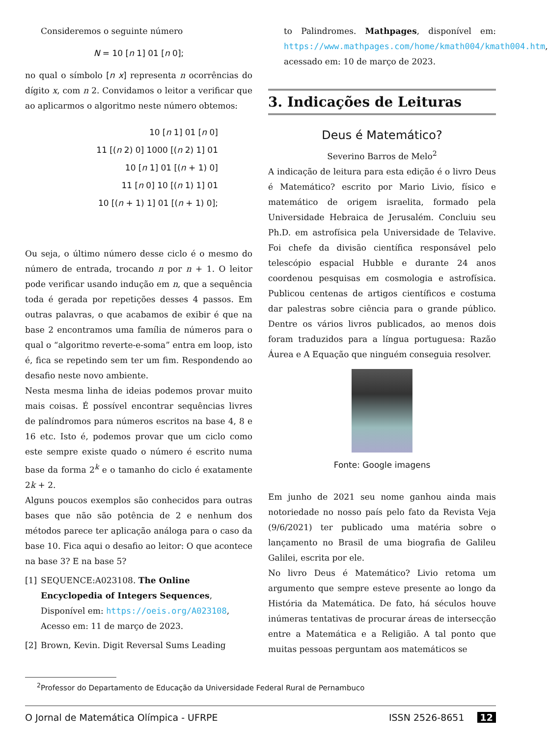Consideremos o seguinte número
N = 10 [n 1] 01 [n 0];
no qual o símbolo [n x] representa n ocorrências do dígito x, com n 2. Convidamos o leitor a verificar que ao aplicarmos o algoritmo neste número obtemos:
10 [n 1] 01 [n 0]
11 [(n 2) 0] 1000 [(n 2) 1] 01
10 [n 1] 01 [(n + 1) 0]
11 [n 0] 10 [(n 1) 1] 01
10 [(n + 1) 1] 01 [(n + 1) 0];
Ou seja, o último número desse ciclo é o mesmo do número de entrada, trocando n por n + 1. O leitor pode verificar usando indução em n, que a sequência toda é gerada por repetições desses 4 passos. Em outras palavras, o que acabamos de exibir é que na base 2 encontramos uma família de números para o qual o “algoritmo reverte-e-soma” entra em loop, isto é, fica se repetindo sem ter um fim. Respondendo ao desafio neste novo ambiente.
Nesta mesma linha de ideias podemos provar muito mais coisas. É possível encontrar sequências livres de palíndromos para números escritos na base 4, 8 e 16 etc. Isto é, podemos provar que um ciclo como este sempre existe quado o número é escrito numa base da forma 2<sup>k</sup> e o tamanho do ciclo é exatamente 2k + 2.
Alguns poucos exemplos são conhecidos para outras bases que não são potência de 2 e nenhum dos métodos parece ter aplicação análoga para o caso da base 10. Fica aqui o desafio ao leitor: O que acontece na base 3? E na base 5?
[1] SEQUENCE:A023108. The Online Encyclopedia of Integers Sequences, Disponível em: https://oeis.org/A023108, Acesso em: 11 de março de 2023.
[2] Brown, Kevin. Digit Reversal Sums Leading
to Palindromes. Mathpages, disponível em: https://www.mathpages.com/home/kmath004/kmath004.htm, acessado em: 10 de março de 2023.
3. Indicações de Leituras
Deus é Matemático?
Severino Barros de Melo<sup>2</sup>
A indicação de leitura para esta edição é o livro Deus é Matemático? escrito por Mario Livio, físico e matemático de origem israelita, formado pela Universidade Hebraica de Jerusalém. Concluiu seu Ph.D. em astrofísica pela Universidade de Telavive. Foi chefe da divisão científica responsável pelo telescópio espacial Hubble e durante 24 anos coordenou pesquisas em cosmologia e astrofísica. Publicou centenas de artigos científicos e costuma dar palestras sobre ciência para o grande público. Dentre os vários livros publicados, ao menos dois foram traduzidos para a língua portuguesa: Razão Áurea e A Equação que ninguém conseguia resolver.
Fonte: Google imagens
Em junho de 2021 seu nome ganhou ainda mais notoriedade no nosso país pelo fato da Revista Veja (9/6/2021) ter publicado uma matéria sobre o lançamento no Brasil de uma biografia de Galileu Galilei, escrita por ele.
No livro Deus é Matemático? Livio retoma um argumento que sempre esteve presente ao longo da História da Matemática. De fato, há séculos houve inúmeras tentativas de procurar áreas de intersecção entre a Matemática e a Religião. A tal ponto que muitas pessoas perguntam aos matemáticos se
<sup>2</sup> Professor do Departamento de Educação da Universidade Federal Rural de Pernambuco
O Jornal de Matemática Olímpica - UFRPE ISSN 2526-8651 12